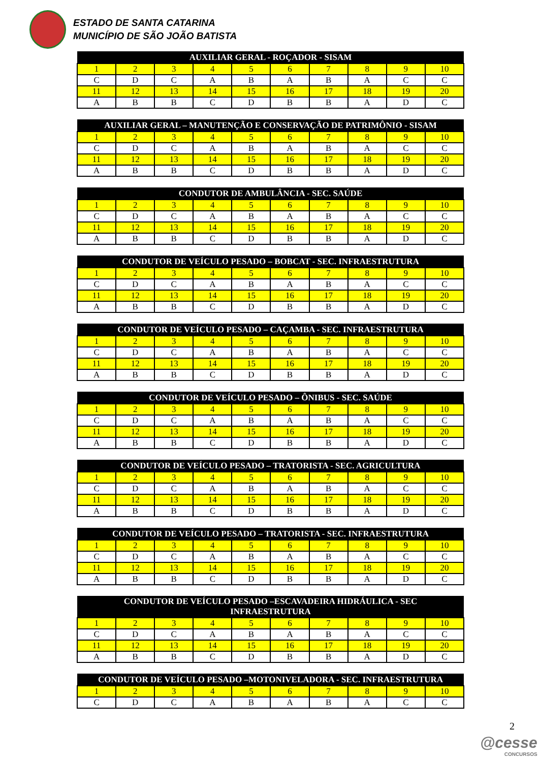ESTADO DE SANTA CATARINA
MUNICÍPIO DE SÃO JOÃO BATISTA
| AUXILIAR GERAL - ROÇADOR - SISAM | | | | | | | | | |
| --- | --- | --- | --- | --- | --- | --- | --- | --- | --- |
| 1 | 2 | 3 | 4 | 5 | 6 | 7 | 8 | 9 | 10 |
| C | D | C | A | B | A | B | A | C | C |
| 11 | 12 | 13 | 14 | 15 | 16 | 17 | 18 | 19 | 20 |
| A | B | B | C | D | B | B | A | D | C |
| AUXILIAR GERAL – MANUTENÇÃO E CONSERVAÇÃO DE PATRIMÔNIO - SISAM | | | | | | | | | |
| --- | --- | --- | --- | --- | --- | --- | --- | --- | --- |
| 1 | 2 | 3 | 4 | 5 | 6 | 7 | 8 | 9 | 10 |
| C | D | C | A | B | A | B | A | C | C |
| 11 | 12 | 13 | 14 | 15 | 16 | 17 | 18 | 19 | 20 |
| A | B | B | C | D | B | B | A | D | C |
| CONDUTOR DE AMBULÂNCIA - SEC. SAÚDE | | | | | | | | | |
| --- | --- | --- | --- | --- | --- | --- | --- | --- | --- |
| 1 | 2 | 3 | 4 | 5 | 6 | 7 | 8 | 9 | 10 |
| C | D | C | A | B | A | B | A | C | C |
| 11 | 12 | 13 | 14 | 15 | 16 | 17 | 18 | 19 | 20 |
| A | B | B | C | D | B | B | A | D | C |
| CONDUTOR DE VEÍCULO PESADO – BOBCAT - SEC. INFRAESTRUTURA | | | | | | | | | |
| --- | --- | --- | --- | --- | --- | --- | --- | --- | --- |
| 1 | 2 | 3 | 4 | 5 | 6 | 7 | 8 | 9 | 10 |
| C | D | C | A | B | A | B | A | C | C |
| 11 | 12 | 13 | 14 | 15 | 16 | 17 | 18 | 19 | 20 |
| A | B | B | C | D | B | B | A | D | C |
| CONDUTOR DE VEÍCULO PESADO – CAÇAMBA - SEC. INFRAESTRUTURA | | | | | | | | | |
| --- | --- | --- | --- | --- | --- | --- | --- | --- | --- |
| 1 | 2 | 3 | 4 | 5 | 6 | 7 | 8 | 9 | 10 |
| C | D | C | A | B | A | B | A | C | C |
| 11 | 12 | 13 | 14 | 15 | 16 | 17 | 18 | 19 | 20 |
| A | B | B | C | D | B | B | A | D | C |
| CONDUTOR DE VEÍCULO PESADO – ÔNIBUS - SEC. SAÚDE | | | | | | | | | |
| --- | --- | --- | --- | --- | --- | --- | --- | --- | --- |
| 1 | 2 | 3 | 4 | 5 | 6 | 7 | 8 | 9 | 10 |
| C | D | C | A | B | A | B | A | C | C |
| 11 | 12 | 13 | 14 | 15 | 16 | 17 | 18 | 19 | 20 |
| A | B | B | C | D | B | B | A | D | C |
| CONDUTOR DE VEÍCULO PESADO – TRATORISTA - SEC. AGRICULTURA | | | | | | | | | |
| --- | --- | --- | --- | --- | --- | --- | --- | --- | --- |
| 1 | 2 | 3 | 4 | 5 | 6 | 7 | 8 | 9 | 10 |
| C | D | C | A | B | A | B | A | C | C |
| 11 | 12 | 13 | 14 | 15 | 16 | 17 | 18 | 19 | 20 |
| A | B | B | C | D | B | B | A | D | C |
| CONDUTOR DE VEÍCULO PESADO – TRATORISTA - SEC. INFRAESTRUTURA | | | | | | | | | |
| --- | --- | --- | --- | --- | --- | --- | --- | --- | --- |
| 1 | 2 | 3 | 4 | 5 | 6 | 7 | 8 | 9 | 10 |
| C | D | C | A | B | A | B | A | C | C |
| 11 | 12 | 13 | 14 | 15 | 16 | 17 | 18 | 19 | 20 |
| A | B | B | C | D | B | B | A | D | C |
| CONDUTOR DE VEÍCULO PESADO –ESCAVADEIRA HIDRÁULICA - SEC INFRAESTRUTURA | | | | | | | | | |
| --- | --- | --- | --- | --- | --- | --- | --- | --- | --- |
| 1 | 2 | 3 | 4 | 5 | 6 | 7 | 8 | 9 | 10 |
| C | D | C | A | B | A | B | A | C | C |
| 11 | 12 | 13 | 14 | 15 | 16 | 17 | 18 | 19 | 20 |
| A | B | B | C | D | B | B | A | D | C |
| CONDUTOR DE VEÍCULO PESADO –MOTONIVELADORA - SEC. INFRAESTRUTURA | | | | | | | | | |
| --- | --- | --- | --- | --- | --- | --- | --- | --- | --- |
| 1 | 2 | 3 | 4 | 5 | 6 | 7 | 8 | 9 | 10 |
| C | D | C | A | B | A | B | A | C | C |
2
@cesse
CONCURSOS